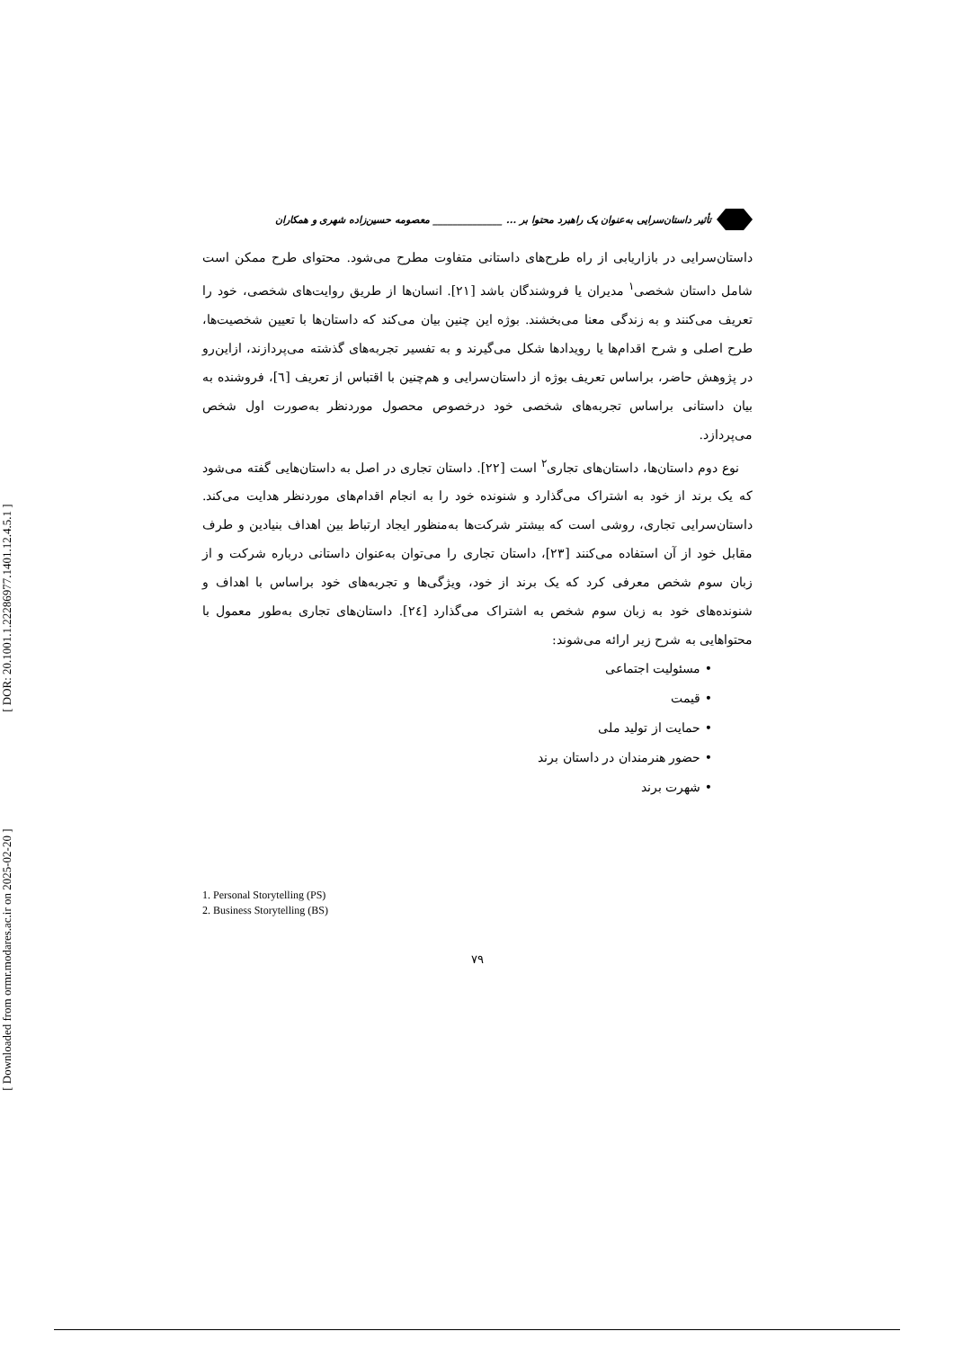[ Downloaded from ormr.modares.ac.ir on 2025-02-20 ] [ DOR: 20.1001.1.22286977.1401.12.4.5.1 ]
تأثیر داستان‌سرایی به‌عنوان یک راهبرد محتوا بر ... ______________ معصومه حسین‌زاده شهری و همکاران
داستان‌سرایی در بازاریابی از راه طرح‌های داستانی متفاوت مطرح می‌شود. محتوای طرح ممکن است شامل داستان شخصی<sup>۱</sup> مدیران یا فروشندگان باشد [۲۱]. انسان‌ها از طریق روایت‌های شخصی، خود را تعریف می‌کنند و به زندگی معنا می‌بخشند. بوژه این چنین بیان می‌کند که داستان‌ها با تعیین شخصیت‌ها، طرح اصلی و شرح اقدام‌ها یا رویدادها شکل می‌گیرند و به تفسیر تجربه‌های گذشته می‌پردازند، ازاین‌رو در پژوهش حاضر، براساس تعریف بوژه از داستان‌سرایی و هم‌چنین با اقتباس از تعریف [٦]، فروشنده به بیان داستانی براساس تجربه‌های شخصی خود درخصوص محصول موردنظر به‌صورت اول شخص می‌پردازد.
نوع دوم داستان‌ها، داستان‌های تجاری<sup>۲</sup> است [۲۲]. داستان تجاری در اصل به داستان‌هایی گفته می‌شود که یک برند از خود به اشتراک می‌گذارد و شنونده خود را به انجام اقدام‌های موردنظر هدایت می‌کند. داستان‌سرایی تجاری، روشی است که بیشتر شرکت‌ها به‌منظور ایجاد ارتباط بین اهداف بنیادین و طرف مقابل خود از آن استفاده می‌کنند [۲۳]، داستان تجاری را می‌توان به‌عنوان داستانی درباره شرکت و از زبان سوم شخص معرفی کرد که یک برند از خود، ویژگی‌ها و تجربه‌های خود براساس با اهداف و شنونده‌های خود به زبان سوم شخص به اشتراک می‌گذارد [٢٤]. داستان‌های تجاری به‌طور معمول با محتواهایی به شرح زیر ارائه می‌شوند:
• مسئولیت اجتماعی
• قیمت
• حمایت از تولید ملی
• حضور هنرمندان در داستان برند
• شهرت برند
1. Personal Storytelling (PS)
2. Business Storytelling (BS)
۷۹